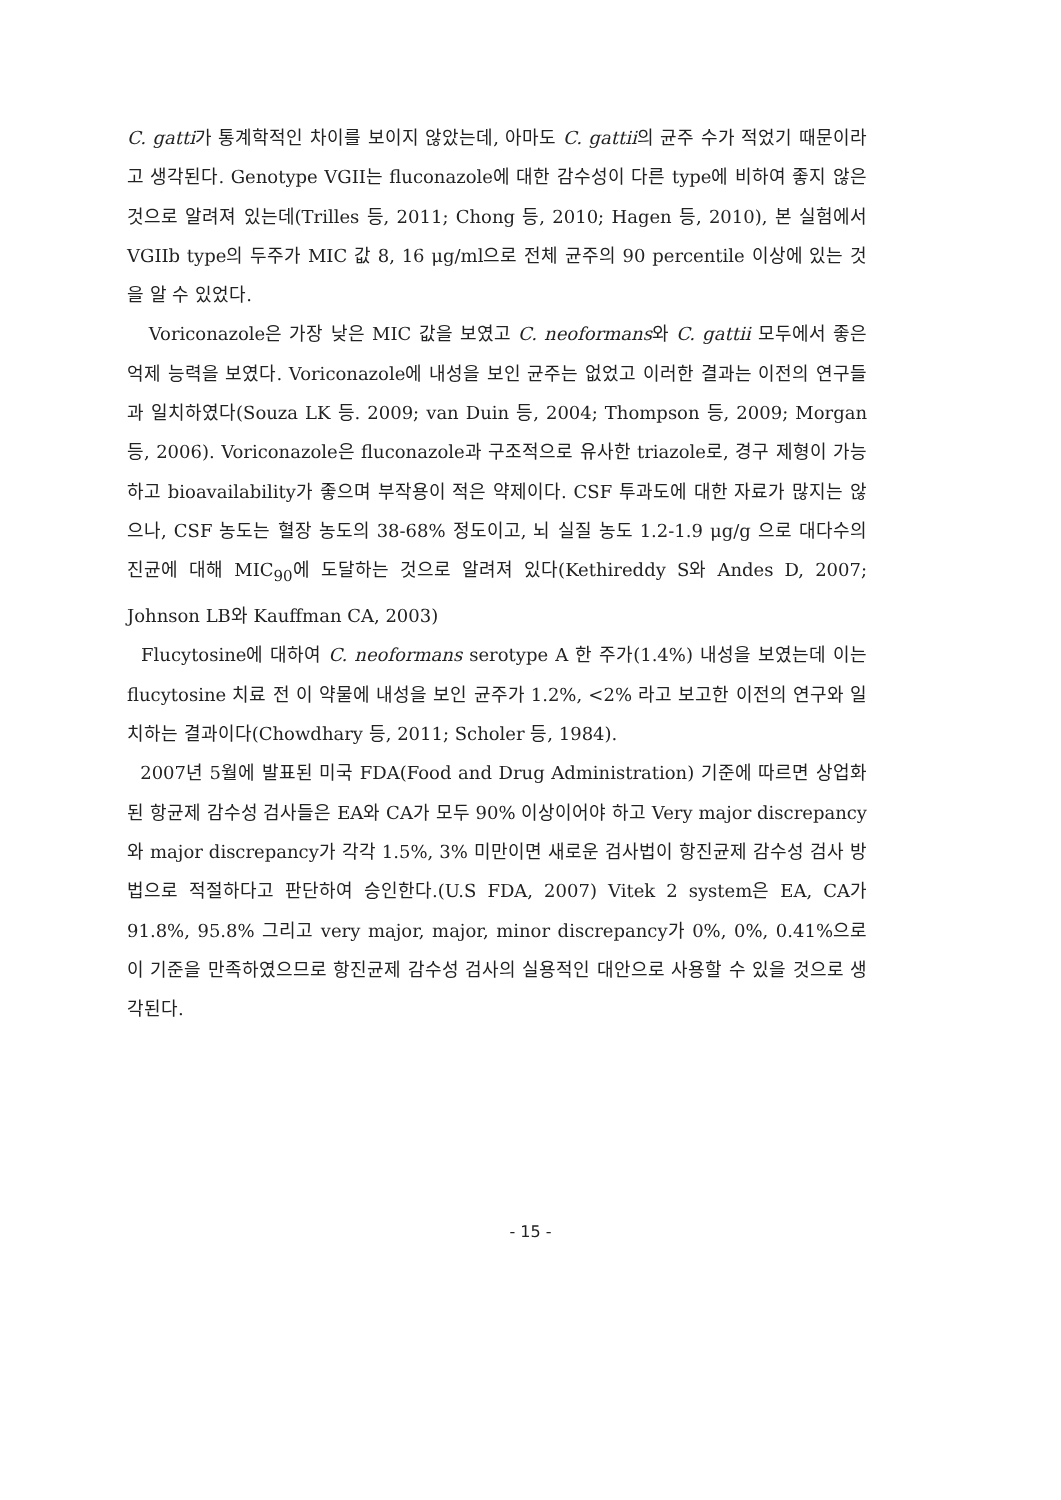C. gatti가 통계학적인 차이를 보이지 않았는데, 아마도 C. gattii의 균주 수가 적었기 때문이라고 생각된다. Genotype VGII는 fluconazole에 대한 감수성이 다른 type에 비하여 좋지 않은 것으로 알려져 있는데(Trilles 등, 2011; Chong 등, 2010; Hagen 등, 2010), 본 실험에서 VGIIb type의 두주가 MIC 값 8, 16 μg/ml으로 전체 균주의 90 percentile 이상에 있는 것을 알 수 있었다.
Voriconazole은 가장 낮은 MIC 값을 보였고 C. neoformans와 C. gattii 모두에서 좋은 억제 능력을 보였다. Voriconazole에 내성을 보인 균주는 없었고 이러한 결과는 이전의 연구들과 일치하였다(Souza LK 등. 2009; van Duin 등, 2004; Thompson 등, 2009; Morgan등, 2006). Voriconazole은 fluconazole과 구조적으로 유사한 triazole로, 경구 제형이 가능하고 bioavailability가 좋으며 부작용이 적은 약제이다. CSF 투과도에 대한 자료가 많지는 않으나, CSF 농도는 혈장 농도의 38-68% 정도이고, 뇌 실질 농도 1.2-1.9 μg/g 으로 대다수의 진균에 대해 MIC<sub>90</sub>에 도달하는 것으로 알려져 있다(Kethireddy S와 Andes D, 2007; Johnson LB와 Kauffman CA, 2003)
Flucytosine에 대하여 C. neoformans serotype A 한 주가(1.4%) 내성을 보였는데 이는 flucytosine 치료 전 이 약물에 내성을 보인 균주가 1.2%, <2% 라고 보고한 이전의 연구와 일치하는 결과이다(Chowdhary 등, 2011; Scholer 등, 1984).
2007년 5월에 발표된 미국 FDA(Food and Drug Administration) 기준에 따르면 상업화된 항균제 감수성 검사들은 EA와 CA가 모두 90% 이상이어야 하고 Very major discrepancy와 major discrepancy가 각각 1.5%, 3% 미만이면 새로운 검사법이 항진균제 감수성 검사 방법으로 적절하다고 판단하여 승인한다.(U.S FDA, 2007) Vitek 2 system은 EA, CA가 91.8%, 95.8% 그리고 very major, major, minor discrepancy가 0%, 0%, 0.41%으로 이 기준을 만족하였으므로 항진균제 감수성 검사의 실용적인 대안으로 사용할 수 있을 것으로 생각된다.
- 15 -